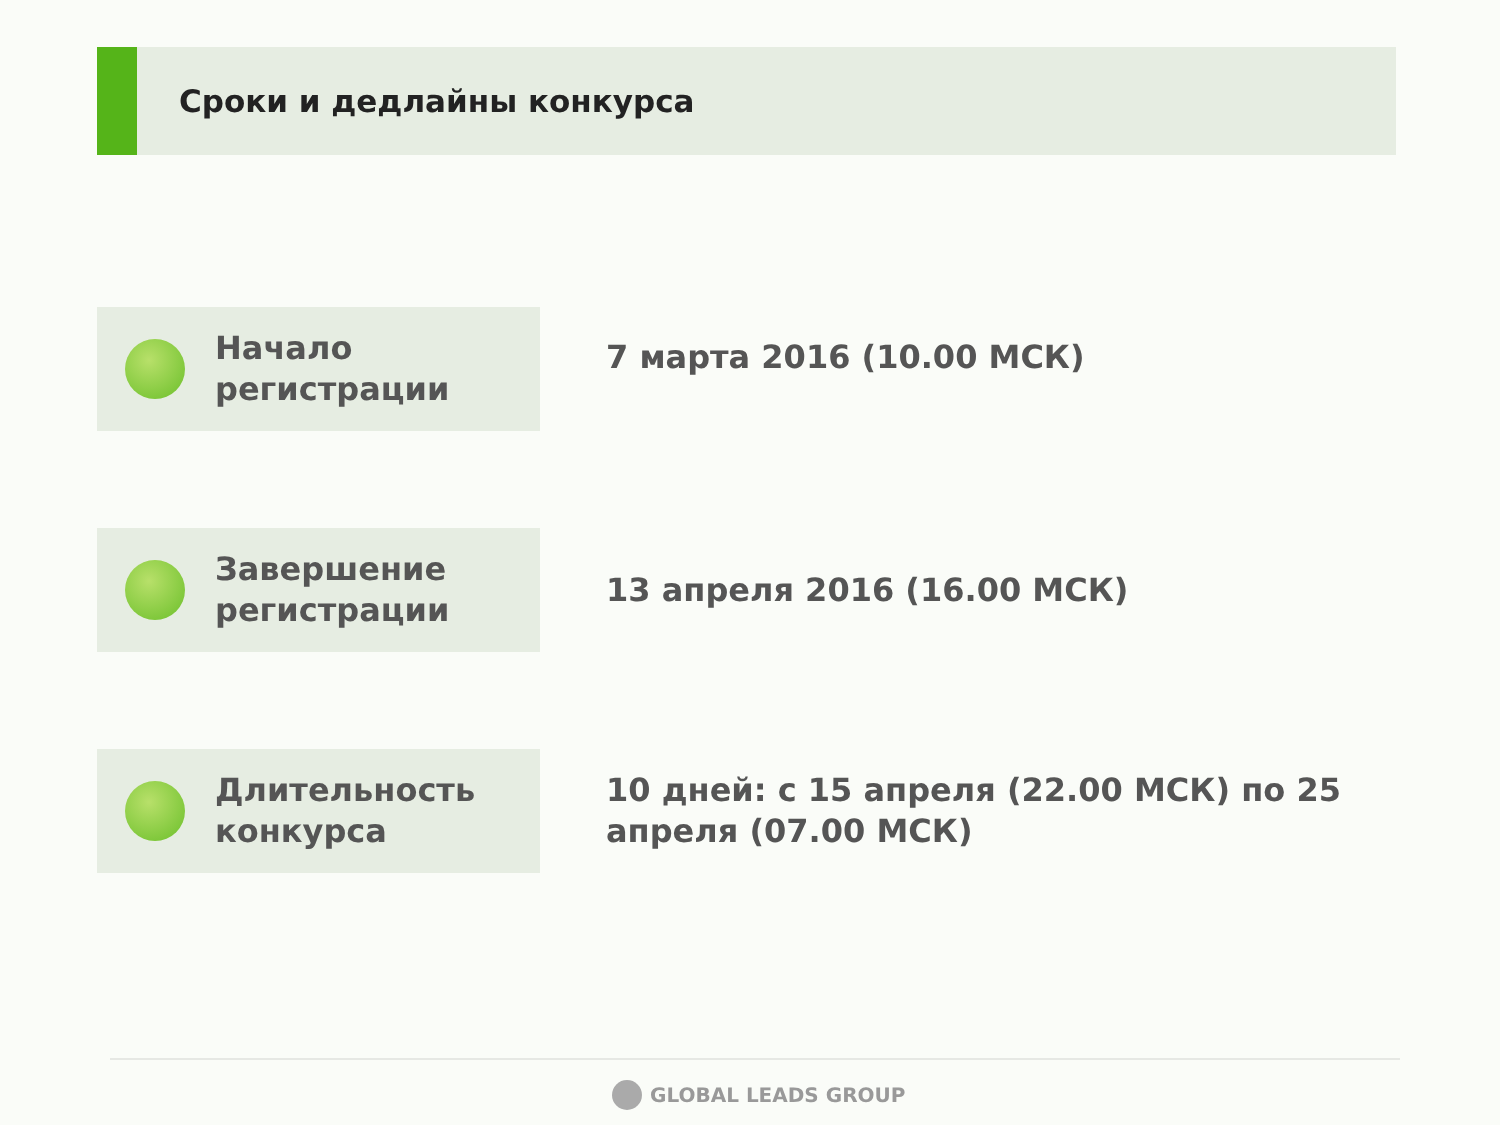Сроки и дедлайны конкурса
Начало
регистрации
7 марта 2016 (10.00 МСК)
Завершение
регистрации
13 апреля 2016 (16.00 МСК)
Длительность
конкурса
10 дней: с 15 апреля (22.00 МСК) по 25 апреля (07.00 МСК)
GLOBAL LEADS GROUP